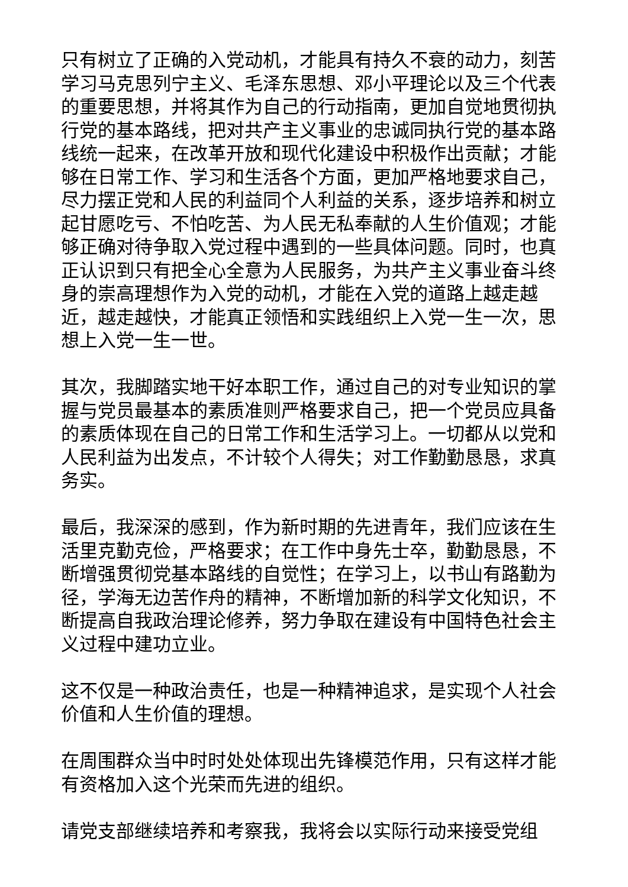只有树立了正确的入党动机，才能具有持久不衰的动力，刻苦学习马克思列宁主义、毛泽东思想、邓小平理论以及三个代表的重要思想，并将其作为自己的行动指南，更加自觉地贯彻执行党的基本路线，把对共产主义事业的忠诚同执行党的基本路线统一起来，在改革开放和现代化建设中积极作出贡献；才能够在日常工作、学习和生活各个方面，更加严格地要求自己，尽力摆正党和人民的利益同个人利益的关系，逐步培养和树立起甘愿吃亏、不怕吃苦、为人民无私奉献的人生价值观；才能够正确对待争取入党过程中遇到的一些具体问题。同时，也真正认识到只有把全心全意为人民服务，为共产主义事业奋斗终身的崇高理想作为入党的动机，才能在入党的道路上越走越近，越走越快，才能真正领悟和实践组织上入党一生一次，思想上入党一生一世。
其次，我脚踏实地干好本职工作，通过自己的对专业知识的掌握与党员最基本的素质准则严格要求自己，把一个党员应具备的素质体现在自己的日常工作和生活学习上。一切都从以党和人民利益为出发点，不计较个人得失；对工作勤勤恳恳，求真务实。
最后，我深深的感到，作为新时期的先进青年，我们应该在生活里克勤克俭，严格要求；在工作中身先士卒，勤勤恳恳，不断增强贯彻党基本路线的自觉性；在学习上，以书山有路勤为径，学海无边苦作舟的精神，不断增加新的科学文化知识，不断提高自我政治理论修养，努力争取在建设有中国特色社会主义过程中建功立业。
这不仅是一种政治责任，也是一种精神追求，是实现个人社会价值和人生价值的理想。
在周围群众当中时时处处体现出先锋模范作用，只有这样才能有资格加入这个光荣而先进的组织。
请党支部继续培养和考察我，我将会以实际行动来接受党组